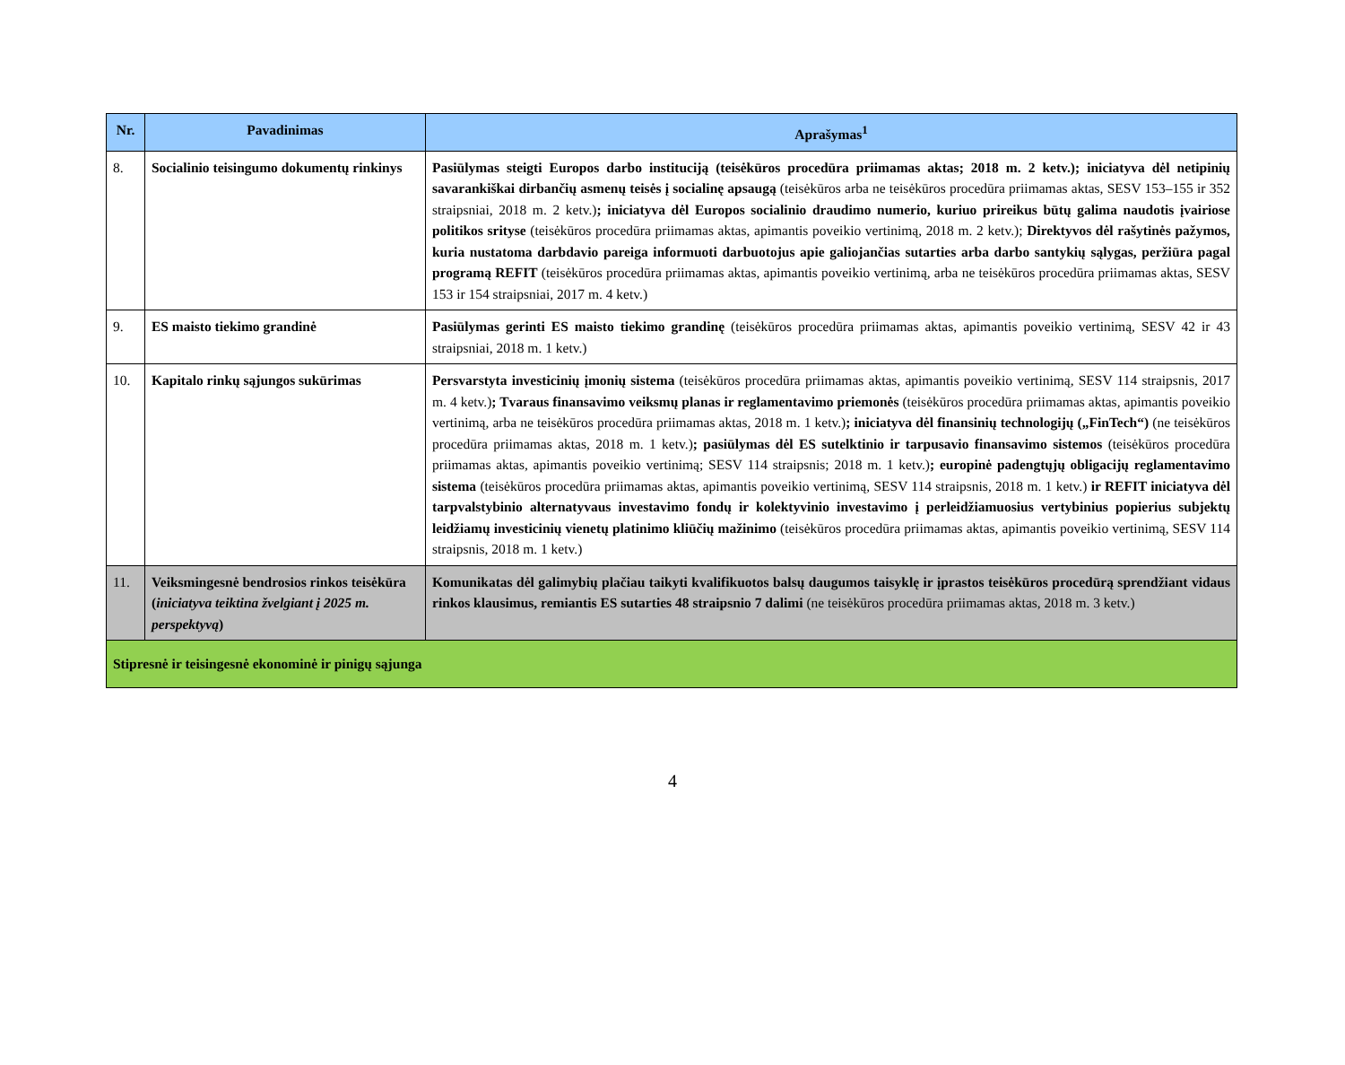| Nr. | Pavadinimas | Aprašymas<sup>1</sup> |
| --- | --- | --- |
| 8. | Socialinio teisingumo dokumentų rinkinys | Pasiūlymas steigti Europos darbo instituciją (teisėkūros procedūra priimamas aktas; 2018 m. 2 ketv.); iniciatyva dėl netipinių savarankiškai dirbančių asmenų teisės į socialinę apsaugą (teisėkūros arba ne teisėkūros procedūra priimamas aktas, SESV 153–155 ir 352 straipsniai, 2018 m. 2 ketv.) ; iniciatyva dėl Europos socialinio draudimo numerio, kuriuo prireikus būtų galima naudotis įvairiose politikos srityse (teisėkūros procedūra priimamas aktas, apimantis poveikio vertinimą, 2018 m. 2 ketv.); Direktyvos dėl rašytinės pažymos, kuria nustatoma darbdavio pareiga informuoti darbuotojus apie galiojančias sutarties arba darbo santykių sąlygas, peržiūra pagal programą REFIT (teisėkūros procedūra priimamas aktas, apimantis poveikio vertinimą, arba ne teisėkūros procedūra priimamas aktas, SESV 153 ir 154 straipsniai, 2017 m. 4 ketv.) |
| 9. | ES maisto tiekimo grandinė | Pasiūlymas gerinti ES maisto tiekimo grandinę (teisėkūros procedūra priimamas aktas, apimantis poveikio vertinimą, SESV 42 ir 43 straipsniai, 2018 m. 1 ketv.) |
| 10. | Kapitalo rinkų sąjungos sukūrimas | Persvarstyta investicinių įmonių sistema (teisėkūros procedūra priimamas aktas, apimantis poveikio vertinimą, SESV 114 straipsnis, 2017 m. 4 ketv.) ; Tvaraus finansavimo veiksmų planas ir reglamentavimo priemonės (teisėkūros procedūra priimamas aktas, apimantis poveikio vertinimą, arba ne teisėkūros procedūra priimamas aktas, 2018 m. 1 ketv.) ; iniciatyva dėl finansinių technologijų („FinTech“) (ne teisėkūros procedūra priimamas aktas, 2018 m. 1 ketv.) ; pasiūlymas dėl ES sutelktinio ir tarpusavio finansavimo sistemos (teisėkūros procedūra priimamas aktas, apimantis poveikio vertinimą; SESV 114 straipsnis; 2018 m. 1 ketv.) ; europinė padengtųjų obligacijų reglamentavimo sistema (teisėkūros procedūra priimamas aktas, apimantis poveikio vertinimą, SESV 114 straipsnis, 2018 m. 1 ketv.) ir REFIT iniciatyva dėl tarpvalstybinio alternatyvaus investavimo fondų ir kolektyvinio investavimo į perleidžiamuosius vertybinius popierius subjektų leidžiamų investicinių vienetų platinimo kliūčių mažinimo (teisėkūros procedūra priimamas aktas, apimantis poveikio vertinimą, SESV 114 straipsnis, 2018 m. 1 ketv.) |
| 11. | Veiksmingesnė bendrosios rinkos teisėkūra ( iniciatyva teiktina žvelgiant į 2025 m. perspektyvą ) | Komunikatas dėl galimybių plačiau taikyti kvalifikuotos balsų daugumos taisyklę ir įprastos teisėkūros procedūrą sprendžiant vidaus rinkos klausimus, remiantis ES sutarties 48 straipsnio 7 dalimi (ne teisėkūros procedūra priimamas aktas, 2018 m. 3 ketv.) |
| Stipresnė ir teisingesnė ekonominė ir pinigų sąjunga | | |
4